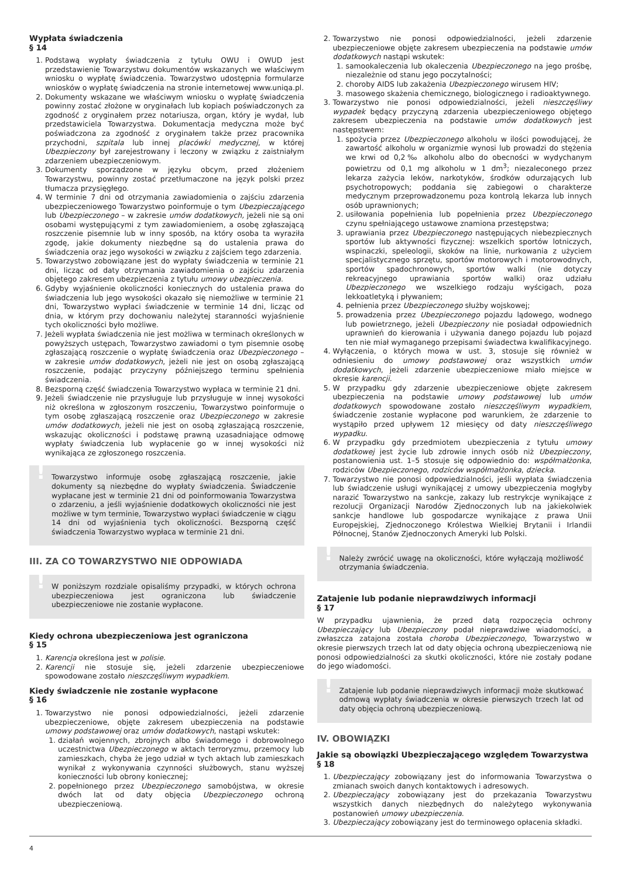Wypłata świadczenia
§ 14
1. Podstawą wypłaty świadczenia z tytułu OWU i OWUD jest przedstawienie Towarzystwu dokumentów wskazanych we właściwym wniosku o wypłatę świadczenia. Towarzystwo udostępnia formularze wniosków o wypłatę świadczenia na stronie internetowej www.uniqa.pl.
2. Dokumenty wskazane we właściwym wniosku o wypłatę świadczenia powinny zostać złożone w oryginałach lub kopiach poświadczonych za zgodność z oryginałem przez notariusza, organ, który je wydał, lub przedstawiciela Towarzystwa. Dokumentacja medyczna może być poświadczona za zgodność z oryginałem także przez pracownika przychodni, szpitala lub innej placówki medycznej, w której Ubezpieczony był zarejestrowany i leczony w związku z zaistniałym zdarzeniem ubezpieczeniowym.
3. Dokumenty sporządzone w języku obcym, przed złożeniem Towarzystwu, powinny zostać przetłumaczone na język polski przez tłumacza przysięgłego.
4. W terminie 7 dni od otrzymania zawiadomienia o zajściu zdarzenia ubezpieczeniowego Towarzystwo poinformuje o tym Ubezpieczającego lub Ubezpieczonego – w zakresie umów dodatkowych, jeżeli nie są oni osobami występującymi z tym zawiadomieniem, a osobę zgłaszającą roszczenie pisemnie lub w inny sposób, na który osoba ta wyraziła zgodę, jakie dokumenty niezbędne są do ustalenia prawa do świadczenia oraz jego wysokości w związku z zajściem tego zdarzenia.
5. Towarzystwo zobowiązane jest do wypłaty świadczenia w terminie 21 dni, licząc od daty otrzymania zawiadomienia o zajściu zdarzenia objętego zakresem ubezpieczenia z tytułu umowy ubezpieczenia.
6. Gdyby wyjaśnienie okoliczności koniecznych do ustalenia prawa do świadczenia lub jego wysokości okazało się niemożliwe w terminie 21 dni, Towarzystwo wypłaci świadczenie w terminie 14 dni, licząc od dnia, w którym przy dochowaniu należytej staranności wyjaśnienie tych okoliczności było możliwe.
7. Jeżeli wypłata świadczenia nie jest możliwa w terminach określonych w powyższych ustępach, Towarzystwo zawiadomi o tym pisemnie osobę zgłaszającą roszczenie o wypłatę świadczenia oraz Ubezpieczonego – w zakresie umów dodatkowych, jeżeli nie jest on osobą zgłaszającą roszczenie, podając przyczyny późniejszego terminu spełnienia świadczenia.
8. Bezsporną część świadczenia Towarzystwo wypłaca w terminie 21 dni.
9. Jeżeli świadczenie nie przysługuje lub przysługuje w innej wysokości niż określona w zgłoszonym roszczeniu, Towarzystwo poinformuje o tym osobę zgłaszającą roszczenie oraz Ubezpieczonego w zakresie umów dodatkowych, jeżeli nie jest on osobą zgłaszającą roszczenie, wskazując okoliczności i podstawę prawną uzasadniające odmowę wypłaty świadczenia lub wypłacenie go w innej wysokości niż wynikająca ze zgłoszonego roszczenia.
!
Towarzystwo informuje osobę zgłaszającą roszczenie, jakie dokumenty są niezbędne do wypłaty świadczenia. Świadczenie wypłacane jest w terminie 21 dni od poinformowania Towarzystwa o zdarzeniu, a jeśli wyjaśnienie dodatkowych okoliczności nie jest możliwe w tym terminie, Towarzystwo wypłaci świadczenie w ciągu 14 dni od wyjaśnienia tych okoliczności. Bezsporną część świadczenia Towarzystwo wypłaca w terminie 21 dni.
III. ZA CO TOWARZYSTWO NIE ODPOWIADA
!
W poniższym rozdziale opisaliśmy przypadki, w których ochrona ubezpieczeniowa jest ograniczona lub świadczenie ubezpieczeniowe nie zostanie wypłacone.
Kiedy ochrona ubezpieczeniowa jest ograniczona
§ 15
1. Karencja określona jest w polisie.
2. Karencji nie stosuje się, jeżeli zdarzenie ubezpieczeniowe spowodowane zostało nieszczęśliwym wypadkiem.
Kiedy świadczenie nie zostanie wypłacone
§ 16
1. Towarzystwo nie ponosi odpowiedzialności, jeżeli zdarzenie ubezpieczeniowe, objęte zakresem ubezpieczenia na podstawie umowy podstawowej oraz umów dodatkowych, nastąpi wskutek:
1. działań wojennych, zbrojnych albo świadomego i dobrowolnego uczestnictwa Ubezpieczonego w aktach terroryzmu, przemocy lub zamieszkach, chyba że jego udział w tych aktach lub zamieszkach wynikał z wykonywania czynności służbowych, stanu wyższej konieczności lub obrony koniecznej;
2. popełnionego przez Ubezpieczonego samobójstwa, w okresie dwóch lat od daty objęcia Ubezpieczonego ochroną ubezpieczeniową.
2. Towarzystwo nie ponosi odpowiedzialności, jeżeli zdarzenie ubezpieczeniowe objęte zakresem ubezpieczenia na podstawie umów dodatkowych nastąpi wskutek:
1. samookaleczenia lub okaleczenia Ubezpieczonego na jego prośbę, niezależnie od stanu jego poczytalności;
2. choroby AIDS lub zakażenia Ubezpieczonego wirusem HIV;
3. masowego skażenia chemicznego, biologicznego i radioaktywnego.
3. Towarzystwo nie ponosi odpowiedzialności, jeżeli nieszczęśliwy wypadek będący przyczyną zdarzenia ubezpieczeniowego objętego zakresem ubezpieczenia na podstawie umów dodatkowych jest następstwem:
1. spożycia przez Ubezpieczonego alkoholu w ilości powodującej, że zawartość alkoholu w organizmie wynosi lub prowadzi do stężenia we krwi od 0,2‰ alkoholu albo do obecności w wydychanym powietrzu od 0,1 mg alkoholu w 1 dm<sup>3</sup>; niezaleconego przez lekarza zażycia leków, narkotyków, środków odurzających lub psychotropowych; poddania się zabiegowi o charakterze medycznym przeprowadzonemu poza kontrolą lekarza lub innych osób uprawnionych;
2. usiłowania popełnienia lub popełnienia przez Ubezpieczonego czynu spełniającego ustawowe znamiona przestępstwa;
3. uprawiania przez Ubezpieczonego następujących niebezpiecznych sportów lub aktywności fizycznej: wszelkich sportów lotniczych, wspinaczki, speleologii, skoków na linie, nurkowania z użyciem specjalistycznego sprzętu, sportów motorowych i motorowodnych, sportów spadochronowych, sportów walki (nie dotyczy rekreacyjnego uprawiania sportów walki) oraz udziału Ubezpieczonego we wszelkiego rodzaju wyścigach, poza lekkoatletyką i pływaniem;
4. pełnienia przez Ubezpieczonego służby wojskowej;
5. prowadzenia przez Ubezpieczonego pojazdu lądowego, wodnego lub powietrznego, jeżeli Ubezpieczony nie posiadał odpowiednich uprawnień do kierowania i używania danego pojazdu lub pojazd ten nie miał wymaganego przepisami świadectwa kwalifikacyjnego.
4. Wyłączenia, o których mowa w ust. 3, stosuje się również w odniesieniu do umowy podstawowej oraz wszystkich umów dodatkowych, jeżeli zdarzenie ubezpieczeniowe miało miejsce w okresie karencji.
5. W przypadku gdy zdarzenie ubezpieczeniowe objęte zakresem ubezpieczenia na podstawie umowy podstawowej lub umów dodatkowych spowodowane zostało nieszczęśliwym wypadkiem, świadczenie zostanie wypłacone pod warunkiem, że zdarzenie to wystąpiło przed upływem 12 miesięcy od daty nieszczęśliwego wypadku.
6. W przypadku gdy przedmiotem ubezpieczenia z tytułu umowy dodatkowej jest życie lub zdrowie innych osób niż Ubezpieczony, postanowienia ust. 1–5 stosuje się odpowiednio do: współmałżonka, rodziców Ubezpieczonego, rodziców współmałżonka, dziecka.
7. Towarzystwo nie ponosi odpowiedzialności, jeśli wypłata świadczenia lub świadczenie usługi wynikającej z umowy ubezpieczenia mogłyby narazić Towarzystwo na sankcje, zakazy lub restrykcje wynikające z rezolucji Organizacji Narodów Zjednoczonych lub na jakiekolwiek sankcje handlowe lub gospodarcze wynikające z prawa Unii Europejskiej, Zjednoczonego Królestwa Wielkiej Brytanii i Irlandii Północnej, Stanów Zjednoczonych Ameryki lub Polski.
!
Należy zwrócić uwagę na okoliczności, które wyłączają możliwość otrzymania świadczenia.
Zatajenie lub podanie nieprawdziwych informacji
§ 17
W przypadku ujawnienia, że przed datą rozpoczęcia ochrony Ubezpieczający lub Ubezpieczony podał nieprawdziwe wiadomości, a zwłaszcza zatajona została choroba Ubezpieczonego, Towarzystwo w okresie pierwszych trzech lat od daty objęcia ochroną ubezpieczeniową nie ponosi odpowiedzialności za skutki okoliczności, które nie zostały podane do jego wiadomości.
!
Zatajenie lub podanie nieprawdziwych informacji może skutkować odmową wypłaty świadczenia w okresie pierwszych trzech lat od daty objęcia ochroną ubezpieczeniową.
IV. OBOWIĄZKI
Jakie są obowiązki Ubezpieczającego względem Towarzystwa
§ 18
1. Ubezpieczający zobowiązany jest do informowania Towarzystwa o zmianach swoich danych kontaktowych i adresowych.
2. Ubezpieczający zobowiązany jest do przekazania Towarzystwu wszystkich danych niezbędnych do należytego wykonywania postanowień umowy ubezpieczenia.
3. Ubezpieczający zobowiązany jest do terminowego opłacenia składki.
4